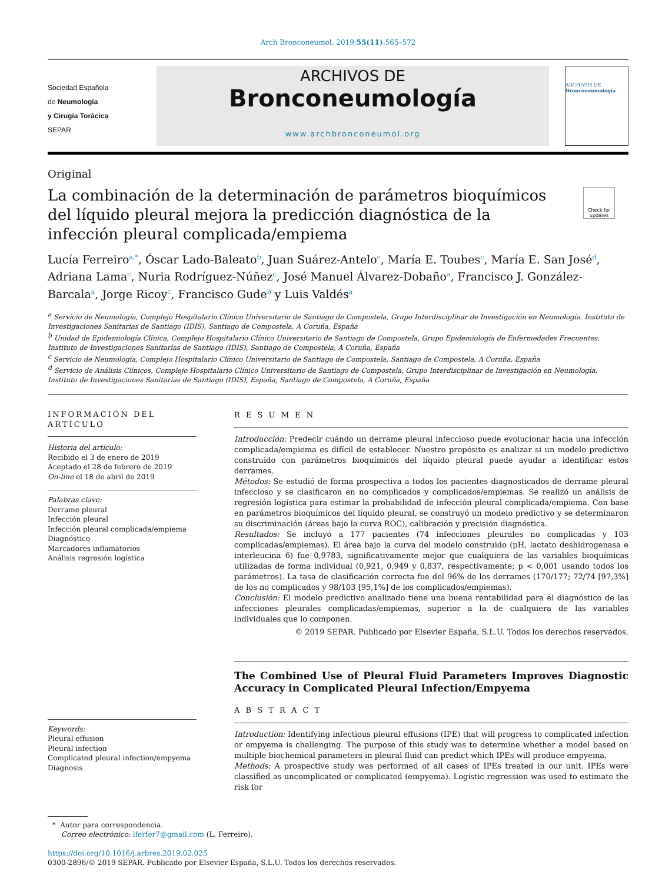Arch Bronconeumol. 2019;55(11):565–572
Sociedad Española
de Neumología
y Cirugía Torácica
SEPAR
ARCHIVOS DE
Bronconeumología
www.archbronconeumol.org
ARCHIVOS DE
Bronconeumología
Original
La combinación de la determinación de parámetros bioquímicos del líquido pleural mejora la predicción diagnóstica de la infección pleural complicada/empiema
Check for updates
Lucía Ferreiro<sup>a,*</sup>, Óscar Lado-Baleato<sup>b</sup>, Juan Suárez-Antelo<sup>c</sup>, María E. Toubes<sup>c</sup>, María E. San José<sup>d</sup>, Adriana Lama<sup>c</sup>, Nuria Rodríguez-Núñez<sup>c</sup>, José Manuel Álvarez-Dobaño<sup>a</sup>, Francisco J. González-Barcala<sup>a</sup>, Jorge Ricoy<sup>c</sup>, Francisco Gude<sup>b</sup> y Luis Valdés<sup>a</sup>
<sup>a</sup> Servicio de Neumología, Complejo Hospitalario Clínico Universitario de Santiago de Compostela, Grupo Interdisciplinar de Investigación en Neumología. Instituto de Investigaciones Sanitarias de Santiago (IDIS), Santiago de Compostela, A Coruña, España
<sup>b</sup> Unidad de Epidemiología Clínica, Complejo Hospitalario Clínico Universitario de Santiago de Compostela, Grupo Epidemiología de Enfermedades Frecuentes, Instituto de Investigaciones Sanitarias de Santiago (IDIS), Santiago de Compostela, A Coruña, España
<sup>c</sup> Servicio de Neumología, Complejo Hospitalario Clínico Universitario de Santiago de Compostela, Santiago de Compostela, A Coruña, España
<sup>d</sup> Servicio de Análisis Clínicos, Complejo Hospitalario Clínico Universitario de Santiago de Compostela, Grupo Interdisciplinar de Investigación en Neumología, Instituto de Investigaciones Sanitarias de Santiago (IDIS), España, Santiago de Compostela, A Coruña, España
INFORMACIÓN DEL ARTÍCULO
Historia del artículo:
Recibido el 3 de enero de 2019
Aceptado el 28 de febrero de 2019
On-line el 18 de abril de 2019
Palabras clave:
Derrame pleural
Infección pleural
Infección pleural complicada/empiema
Diagnóstico
Marcadores inflamatorios
Análisis regresión logística
Keywords:
Pleural effusion
Pleural infection
Complicated pleural infection/empyema
Diagnosis
R E S U M E N
Introducción: Predecir cuándo un derrame pleural infeccioso puede evolucionar hacia una infección complicada/empiema es difícil de establecer. Nuestro propósito es analizar si un modelo predictivo construido con parámetros bioquímicos del líquido pleural puede ayudar a identificar estos derrames.
Métodos: Se estudió de forma prospectiva a todos los pacientes diagnosticados de derrame pleural infeccioso y se clasificaron en no complicados y complicados/empiemas. Se realizó un análisis de regresión logística para estimar la probabilidad de infección pleural complicada/empiema. Con base en parámetros bioquímicos del líquido pleural, se construyó un modelo predictivo y se determinaron su discriminación (áreas bajo la curva ROC), calibración y precisión diagnóstica.
Resultados: Se incluyó a 177 pacientes (74 infecciones pleurales no complicadas y 103 complicadas/empiemas). El área bajo la curva del modelo construido (pH, lactato deshidrogenasa e interleucina 6) fue 0,9783, significativamente mejor que cualquiera de las variables bioquímicas utilizadas de forma individual (0,921, 0,949 y 0,837, respectivamente; p < 0,001 usando todos los parámetros). La tasa de clasificación correcta fue del 96% de los derrames (170/177; 72/74 [97,3%] de los no complicados y 98/103 [95,1%] de los complicados/empiemas).
Conclusión: El modelo predictivo analizado tiene una buena rentabilidad para el diagnóstico de las infecciones pleurales complicadas/empiemas, superior a la de cualquiera de las variables individuales que lo componen.
© 2019 SEPAR. Publicado por Elsevier España, S.L.U. Todos los derechos reservados.
The Combined Use of Pleural Fluid Parameters Improves Diagnostic Accuracy in Complicated Pleural Infection/Empyema
A B S T R A C T
Introduction: Identifying infectious pleural effusions (IPE) that will progress to complicated infection or empyema is challenging. The purpose of this study was to determine whether a model based on multiple biochemical parameters in pleural fluid can predict which IPEs will produce empyema.
Methods: A prospective study was performed of all cases of IPEs treated in our unit. IPEs were classified as uncomplicated or complicated (empyema). Logistic regression was used to estimate the risk for
* Autor para correspondencia.
Correo electrónico: lferfer7@gmail.com (L. Ferreiro).
https://doi.org/10.1016/j.arbres.2019.02.025
0300-2896/© 2019 SEPAR. Publicado por Elsevier España, S.L.U. Todos los derechos reservados.